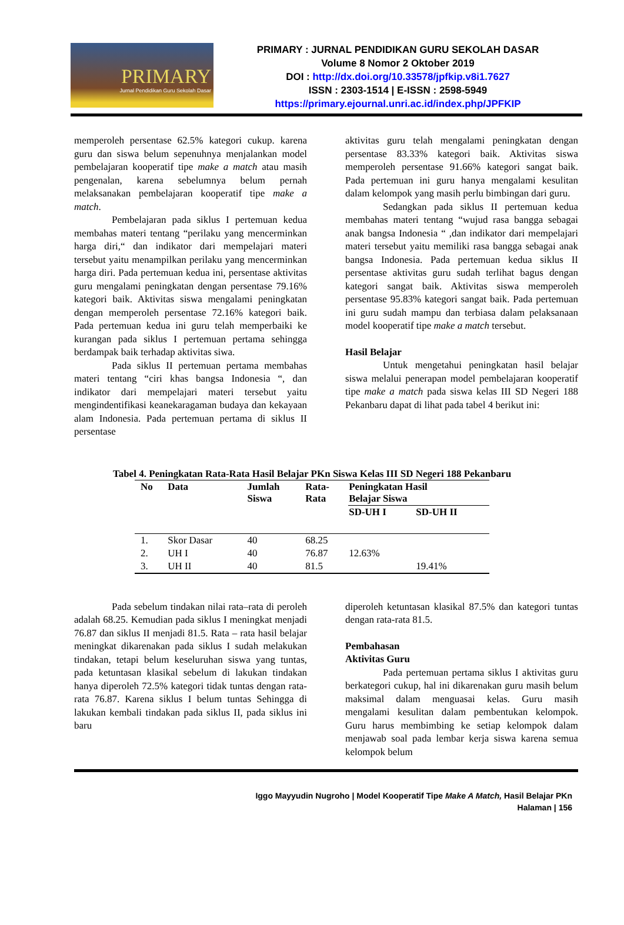PRIMARY
Jurnal Pendidikan Guru Sekolah Dasar
PRIMARY : JURNAL PENDIDIKAN GURU SEKOLAH DASAR
Volume 8 Nomor 2 Oktober 2019
DOI : http://dx.doi.org/10.33578/jpfkip.v8i1.7627
ISSN : 2303-1514 | E-ISSN : 2598-5949
https://primary.ejournal.unri.ac.id/index.php/JPFKIP
memperoleh persentase 62.5% kategori cukup. karena guru dan siswa belum sepenuhnya menjalankan model pembelajaran kooperatif tipe make a match atau masih pengenalan, karena sebelumnya belum pernah melaksanakan pembelajaran kooperatif tipe make a match.
Pembelajaran pada siklus I pertemuan kedua membahas materi tentang “perilaku yang mencerminkan harga diri,“ dan indikator dari mempelajari materi tersebut yaitu menampilkan perilaku yang mencerminkan harga diri. Pada pertemuan kedua ini, persentase aktivitas guru mengalami peningkatan dengan persentase 79.16% kategori baik. Aktivitas siswa mengalami peningkatan dengan memperoleh persentase 72.16% kategori baik. Pada pertemuan kedua ini guru telah memperbaiki ke kurangan pada siklus I pertemuan pertama sehingga berdampak baik terhadap aktivitas siwa.
Pada siklus II pertemuan pertama membahas materi tentang “ciri khas bangsa Indonesia “, dan indikator dari mempelajari materi tersebut yaitu mengindentifikasi keanekaragaman budaya dan kekayaan alam Indonesia. Pada pertemuan pertama di siklus II persentase
aktivitas guru telah mengalami peningkatan dengan persentase 83.33% kategori baik. Aktivitas siswa memperoleh persentase 91.66% kategori sangat baik. Pada pertemuan ini guru hanya mengalami kesulitan dalam kelompok yang masih perlu bimbingan dari guru.
Sedangkan pada siklus II pertemuan kedua membahas materi tentang “wujud rasa bangga sebagai anak bangsa Indonesia “ ,dan indikator dari mempelajari materi tersebut yaitu memiliki rasa bangga sebagai anak bangsa Indonesia. Pada pertemuan kedua siklus II persentase aktivitas guru sudah terlihat bagus dengan kategori sangat baik. Aktivitas siswa memperoleh persentase 95.83% kategori sangat baik. Pada pertemuan ini guru sudah mampu dan terbiasa dalam pelaksanaan model kooperatif tipe make a match tersebut.
Hasil Belajar
Untuk mengetahui peningkatan hasil belajar siswa melalui penerapan model pembelajaran kooperatif tipe make a match pada siswa kelas III SD Negeri 188 Pekanbaru dapat di lihat pada tabel 4 berikut ini:
Tabel 4. Peningkatan Rata-Rata Hasil Belajar PKn Siswa Kelas III SD Negeri 188 Pekanbaru
| No | Data | Jumlah Siswa | Rata- Rata | Peningkatan Hasil Belajar Siswa | |
| --- | --- | --- | --- | --- | --- |
| | | | | SD-UH I | SD-UH II |
| 1. | Skor Dasar | 40 | 68.25 | | |
| 2. | UH I | 40 | 76.87 | 12.63% | |
| 3. | UH II | 40 | 81.5 | | 19.41% |
Pada sebelum tindakan nilai rata–rata di peroleh adalah 68.25. Kemudian pada siklus I meningkat menjadi 76.87 dan siklus II menjadi 81.5. Rata – rata hasil belajar meningkat dikarenakan pada siklus I sudah melakukan tindakan, tetapi belum keseluruhan siswa yang tuntas, pada ketuntasan klasikal sebelum di lakukan tindakan hanya diperoleh 72.5% kategori tidak tuntas dengan rata-rata 76.87. Karena siklus I belum tuntas Sehingga di lakukan kembali tindakan pada siklus II, pada siklus ini baru
diperoleh ketuntasan klasikal 87.5% dan kategori tuntas dengan rata-rata 81.5.
Pembahasan
Aktivitas Guru
Pada pertemuan pertama siklus I aktivitas guru berkategori cukup, hal ini dikarenakan guru masih belum maksimal dalam menguasai kelas. Guru masih mengalami kesulitan dalam pembentukan kelompok. Guru harus membimbing ke setiap kelompok dalam menjawab soal pada lembar kerja siswa karena semua kelompok belum
Iggo Mayyudin Nugroho | Model Kooperatif Tipe Make A Match, Hasil Belajar PKn
Halaman | 156